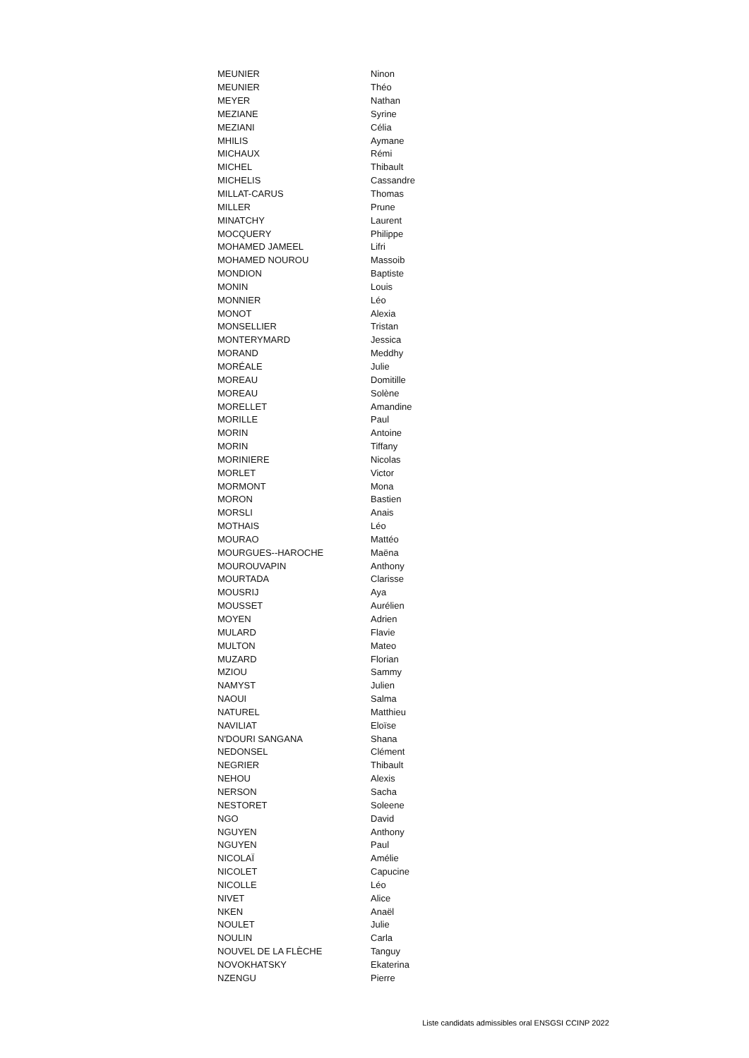| MEUNIER | Ninon |
| MEUNIER | Théo |
| MEYER | Nathan |
| MEZIANE | Syrine |
| MEZIANI | Célia |
| MHILIS | Aymane |
| MICHAUX | Rémi |
| MICHEL | Thibault |
| MICHELIS | Cassandre |
| MILLAT-CARUS | Thomas |
| MILLER | Prune |
| MINATCHY | Laurent |
| MOCQUERY | Philippe |
| MOHAMED JAMEEL | Lifri |
| MOHAMED NOUROU | Massoib |
| MONDION | Baptiste |
| MONIN | Louis |
| MONNIER | Léo |
| MONOT | Alexia |
| MONSELLIER | Tristan |
| MONTERYMARD | Jessica |
| MORAND | Meddhy |
| MORÉALE | Julie |
| MOREAU | Domitille |
| MOREAU | Solène |
| MORELLET | Amandine |
| MORILLE | Paul |
| MORIN | Antoine |
| MORIN | Tiffany |
| MORINIERE | Nicolas |
| MORLET | Victor |
| MORMONT | Mona |
| MORON | Bastien |
| MORSLI | Anais |
| MOTHAIS | Léo |
| MOURAO | Mattéo |
| MOURGUES--HAROCHE | Maëna |
| MOUROUVAPIN | Anthony |
| MOURTADA | Clarisse |
| MOUSRIJ | Aya |
| MOUSSET | Aurélien |
| MOYEN | Adrien |
| MULARD | Flavie |
| MULTON | Mateo |
| MUZARD | Florian |
| MZIOU | Sammy |
| NAMYST | Julien |
| NAOUI | Salma |
| NATUREL | Matthieu |
| NAVILIAT | Eloïse |
| N'DOURI SANGANA | Shana |
| NEDONSEL | Clément |
| NEGRIER | Thibault |
| NEHOU | Alexis |
| NERSON | Sacha |
| NESTORET | Soleene |
| NGO | David |
| NGUYEN | Anthony |
| NGUYEN | Paul |
| NICOLAÏ | Amélie |
| NICOLET | Capucine |
| NICOLLE | Léo |
| NIVET | Alice |
| NKEN | Anaël |
| NOULET | Julie |
| NOULIN | Carla |
| NOUVEL DE LA FLÈCHE | Tanguy |
| NOVOKHATSKY | Ekaterina |
| NZENGU | Pierre |
Liste candidats admissibles oral ENSGSI CCINP 2022